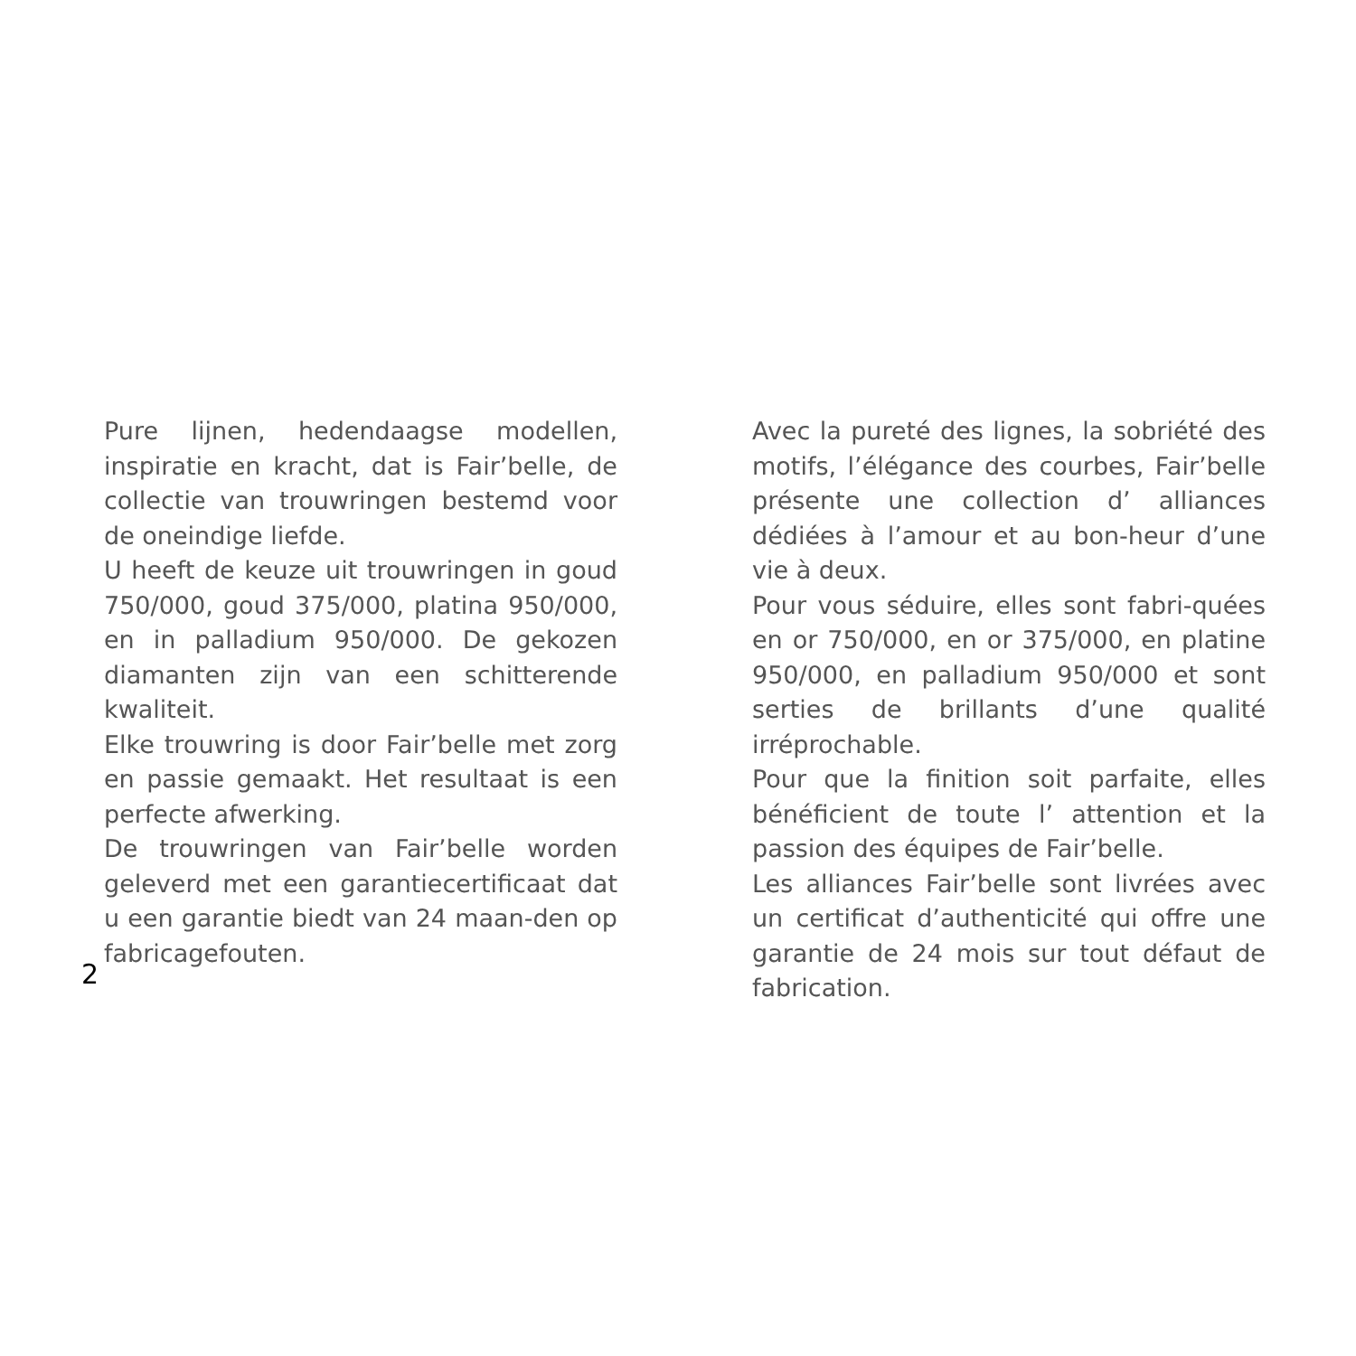Pure lijnen, hedendaagse modellen, inspiratie en kracht, dat is Fair’belle, de collectie van trouwringen bestemd voor de oneindige liefde.
U heeft de keuze uit trouwringen in goud 750/000, goud 375/000, platina 950/000, en in palladium 950/000. De gekozen diamanten zijn van een schitterende kwaliteit.
Elke trouwring is door Fair’belle met zorg en passie gemaakt. Het resultaat is een perfecte afwerking.
De trouwringen van Fair’belle worden geleverd met een garantiecertificaat dat u een garantie biedt van 24 maan-den op fabricagefouten.
Avec la pureté des lignes, la sobriété des motifs, l’élégance des courbes, Fair’belle présente une collection d’ alliances dédiées à l’amour et au bon-heur d’une vie à deux.
Pour vous séduire, elles sont fabri-quées en or 750/000, en or 375/000, en platine 950/000, en palladium 950/000 et sont serties de brillants d’une qualité irréprochable.
Pour que la finition soit parfaite, elles bénéficient de toute l’ attention et la passion des équipes de Fair’belle.
Les alliances Fair’belle sont livrées avec un certificat d’authenticité qui offre une garantie de 24 mois sur tout défaut de fabrication.
2